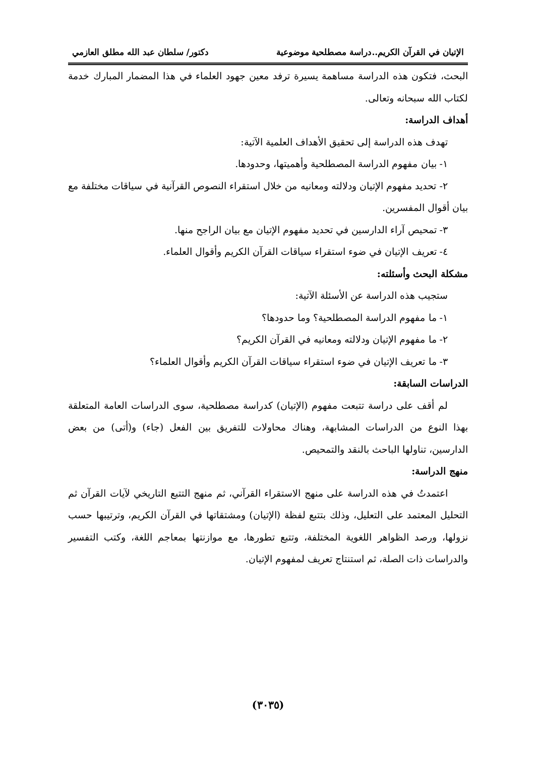الإتيان في القرآن الكريم..دراسة مصطلحية موضوعية دكتور/ سلطان عبد الله مطلق العازمي
البحث، فتكون هذه الدراسة مساهمة يسيرة ترفد معين جهود العلماء في هذا المضمار المبارك خدمة لكتاب الله سبحانه وتعالى.
أهداف الدراسة:
تهدف هذه الدراسة إلى تحقيق الأهداف العلمية الآتية:
١- بيان مفهوم الدراسة المصطلحية وأهميتها، وحدودها.
٢- تحديد مفهوم الإتيان ودلالته ومعانيه من خلال استقراء النصوص القرآنية في سياقات مختلفة مع بيان أقوال المفسرين.
٣- تمحيص آراء الدارسين في تحديد مفهوم الإتيان مع بيان الراجح منها.
٤- تعريف الإتيان في ضوء استقراء سياقات القرآن الكريم وأقوال العلماء.
مشكلة البحث وأسئلته:
ستجيب هذه الدراسة عن الأسئلة الآتية:
١- ما مفهوم الدراسة المصطلحية؟ وما حدودها؟
٢- ما مفهوم الإتيان ودلالته ومعانيه في القرآن الكريم؟
٣- ما تعريف الإتيان في ضوء استقراء سياقات القرآن الكريم وأقوال العلماء؟
الدراسات السابقة:
لم أقف على دراسة تتبعت مفهوم (الإتيان) كدراسة مصطلحية، سوى الدراسات العامة المتعلقة بهذا النوع من الدراسات المشابهة، وهناك محاولات للتفريق بين الفعل (جاء) و(أتى) من بعض الدارسين، تناولها الباحث بالنقد والتمحيص.
منهج الدراسة:
اعتمدتُ في هذه الدراسة على منهج الاستقراء القرآني، ثم منهج التتبع التاريخي لآيات القرآن ثم التحليل المعتمد على التعليل، وذلك بتتبع لفظة (الإتيان) ومشتقاتها في القرآن الكريم، وترتيبها حسب نزولها، ورصد الظواهر اللغوية المختلفة، وتتبع تطورها، مع موازنتها بمعاجم اللغة، وكتب التفسير والدراسات ذات الصلة، ثم استنتاج تعريف لمفهوم الإتيان.
(٣٠٣٥)